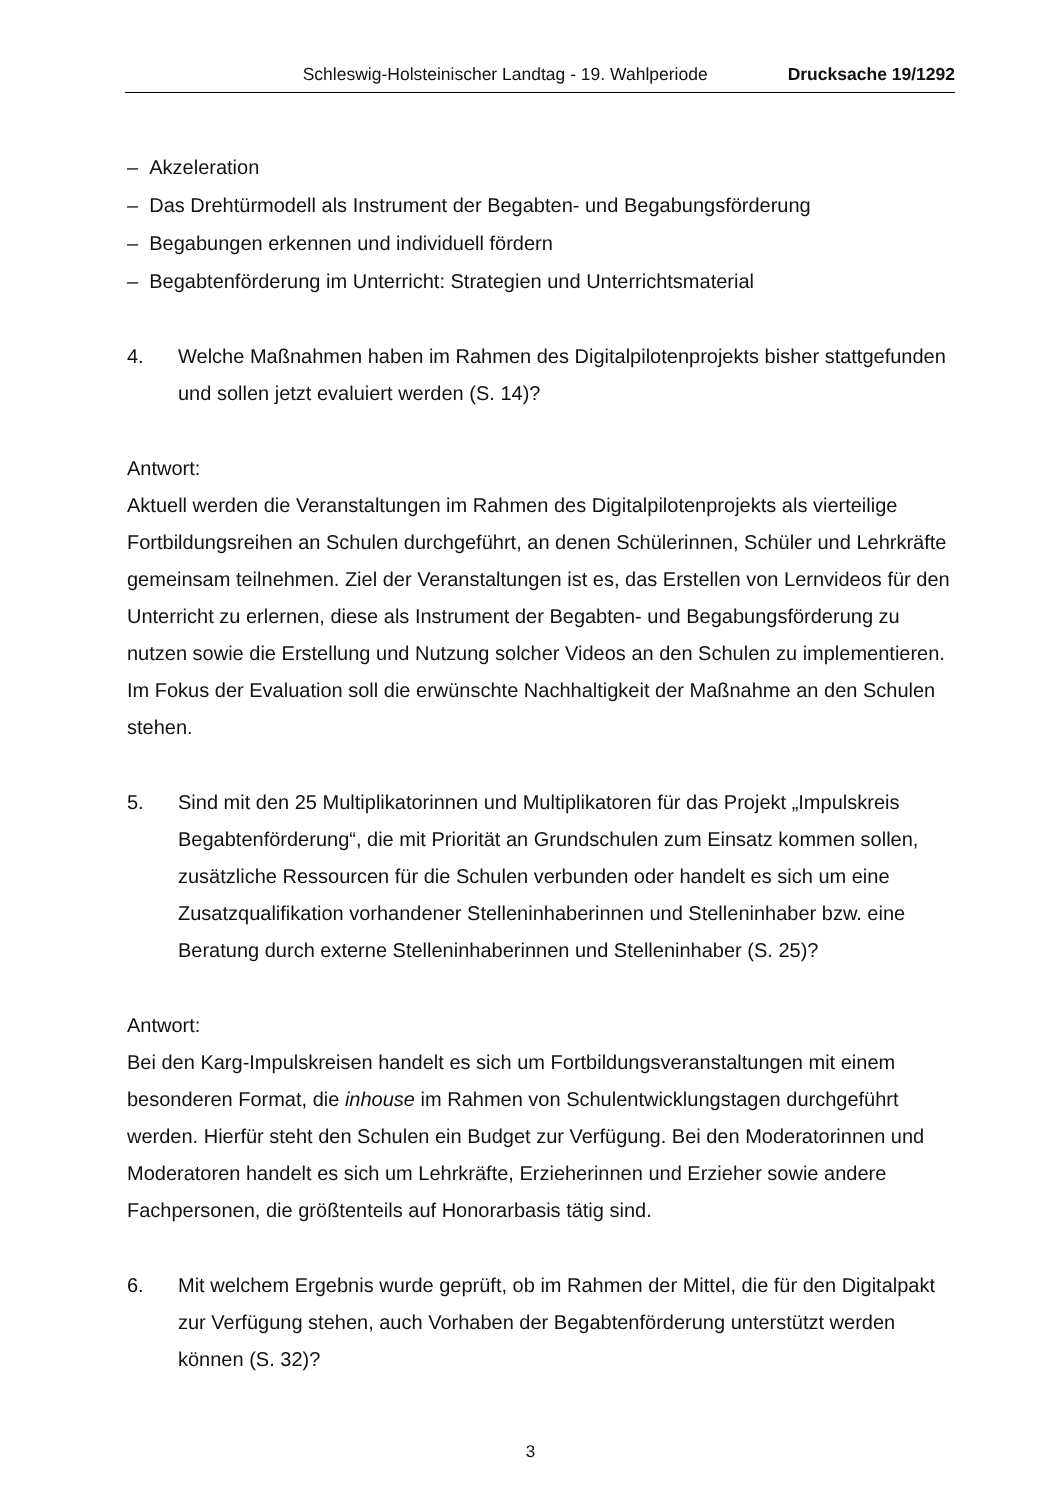Schleswig-Holsteinischer Landtag - 19. Wahlperiode Drucksache 19/1292
– Akzeleration
– Das Drehtürmodell als Instrument der Begabten- und Begabungsförderung
– Begabungen erkennen und individuell fördern
– Begabtenförderung im Unterricht: Strategien und Unterrichtsmaterial
4. Welche Maßnahmen haben im Rahmen des Digitalpilotenprojekts bisher stattgefunden und sollen jetzt evaluiert werden (S. 14)?
Antwort:
Aktuell werden die Veranstaltungen im Rahmen des Digitalpilotenprojekts als vierteilige Fortbildungsreihen an Schulen durchgeführt, an denen Schülerinnen, Schüler und Lehrkräfte gemeinsam teilnehmen. Ziel der Veranstaltungen ist es, das Erstellen von Lernvideos für den Unterricht zu erlernen, diese als Instrument der Begabten- und Begabungsförderung zu nutzen sowie die Erstellung und Nutzung solcher Videos an den Schulen zu implementieren. Im Fokus der Evaluation soll die erwünschte Nachhaltigkeit der Maßnahme an den Schulen stehen.
5. Sind mit den 25 Multiplikatorinnen und Multiplikatoren für das Projekt „Impulskreis Begabtenförderung“, die mit Priorität an Grundschulen zum Einsatz kommen sollen, zusätzliche Ressourcen für die Schulen verbunden oder handelt es sich um eine Zusatzqualifikation vorhandener Stelleninhaberinnen und Stelleninhaber bzw. eine Beratung durch externe Stelleninhaberinnen und Stelleninhaber (S. 25)?
Antwort:
Bei den Karg-Impulskreisen handelt es sich um Fortbildungsveranstaltungen mit einem besonderen Format, die inhouse im Rahmen von Schulentwicklungstagen durchgeführt werden. Hierfür steht den Schulen ein Budget zur Verfügung. Bei den Moderatorinnen und Moderatoren handelt es sich um Lehrkräfte, Erzieherinnen und Erzieher sowie andere Fachpersonen, die größtenteils auf Honorarbasis tätig sind.
6. Mit welchem Ergebnis wurde geprüft, ob im Rahmen der Mittel, die für den Digitalpakt zur Verfügung stehen, auch Vorhaben der Begabtenförderung unterstützt werden können (S. 32)?
3